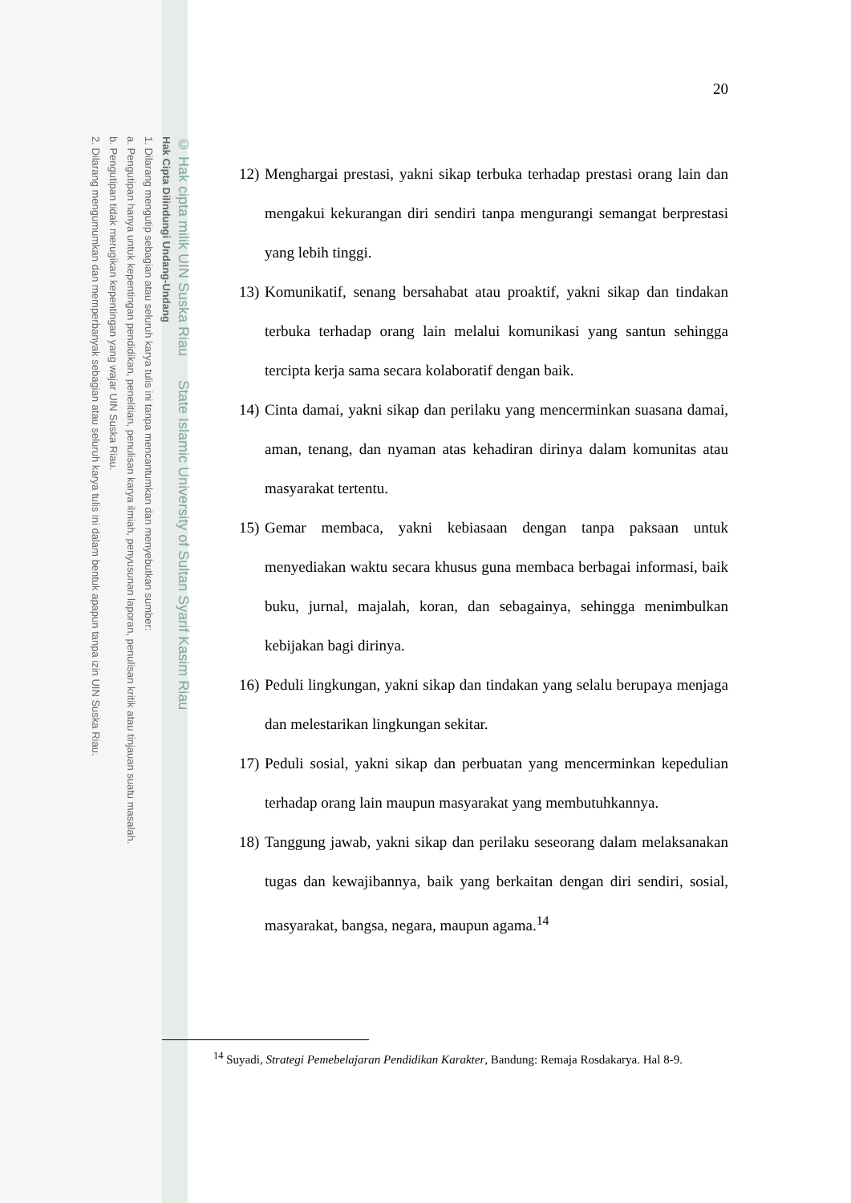© Hak cipta milik UIN Suska Riau State Islamic University of Sultan Syarif Kasim Riau
Hak Cipta Dilindungi Undang-Undang
1. Dilarang mengutip sebagian atau seluruh karya tulis ini tanpa mencantumkan dan menyebutkan sumber:
a. Pengutipan hanya untuk kepentingan pendidikan, penelitian, penulisan karya ilmiah, penyusunan laporan, penulisan kritik atau tinjauan suatu masalah.
b. Pengutipan tidak merugikan kepentingan yang wajar UIN Suska Riau.
2. Dilarang mengumumkan dan memperbanyak sebagian atau seluruh karya tulis ini dalam bentuk apapun tanpa izin UIN Suska Riau.
20
12) Menghargai prestasi, yakni sikap terbuka terhadap prestasi orang lain dan mengakui kekurangan diri sendiri tanpa mengurangi semangat berprestasi yang lebih tinggi.
13) Komunikatif, senang bersahabat atau proaktif, yakni sikap dan tindakan terbuka terhadap orang lain melalui komunikasi yang santun sehingga tercipta kerja sama secara kolaboratif dengan baik.
14) Cinta damai, yakni sikap dan perilaku yang mencerminkan suasana damai, aman, tenang, dan nyaman atas kehadiran dirinya dalam komunitas atau masyarakat tertentu.
15) Gemar membaca, yakni kebiasaan dengan tanpa paksaan untuk menyediakan waktu secara khusus guna membaca berbagai informasi, baik buku, jurnal, majalah, koran, dan sebagainya, sehingga menimbulkan kebijakan bagi dirinya.
16) Peduli lingkungan, yakni sikap dan tindakan yang selalu berupaya menjaga dan melestarikan lingkungan sekitar.
17) Peduli sosial, yakni sikap dan perbuatan yang mencerminkan kepedulian terhadap orang lain maupun masyarakat yang membutuhkannya.
18) Tanggung jawab, yakni sikap dan perilaku seseorang dalam melaksanakan tugas dan kewajibannya, baik yang berkaitan dengan diri sendiri, sosial, masyarakat, bangsa, negara, maupun agama.<sup>14</sup>
<sup>14</sup> Suyadi, Strategi Pemebelajaran Pendidikan Karakter, Bandung: Remaja Rosdakarya. Hal 8-9.